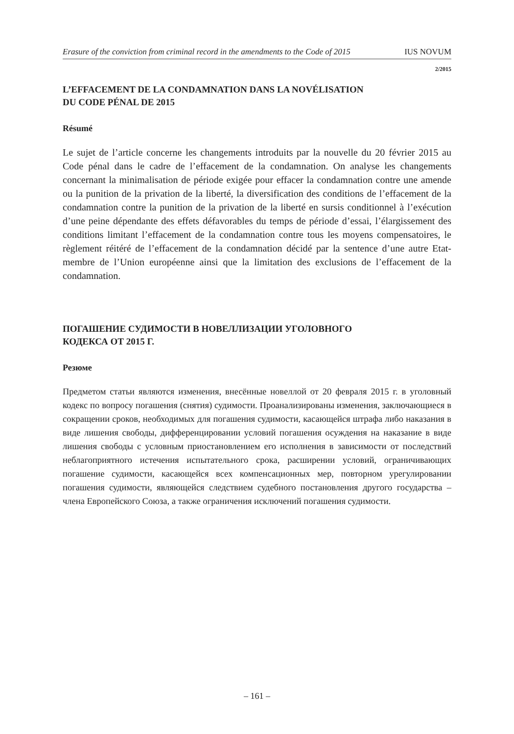Erasure of the conviction from criminal record in the amendments to the Code of 2015 IUS NOVUM
2/2015
L’EFFACEMENT DE LA CONDAMNATION DANS LA NOVÉLISATION
DU CODE PÉNAL DE 2015
Résumé
Le sujet de l’article concerne les changements introduits par la nouvelle du 20 février 2015 au Code pénal dans le cadre de l’effacement de la condamnation. On analyse les changements concernant la minimalisation de période exigée pour effacer la condamnation contre une amende ou la punition de la privation de la liberté, la diversification des conditions de l’effacement de la condamnation contre la punition de la privation de la liberté en sursis conditionnel à l’exécution d’une peine dépendante des effets défavorables du temps de période d’essai, l’élargissement des conditions limitant l’effacement de la condamnation contre tous les moyens compensatoires, le règlement réitéré de l’effacement de la condamnation décidé par la sentence d’une autre Etat-membre de l’Union européenne ainsi que la limitation des exclusions de l’effacement de la condamnation.
ПОГАШЕНИЕ СУДИМОСТИ В НОВЕЛЛИЗАЦИИ УГОЛОВНОГО
КОДЕКСА ОТ 2015 Г.
Резюме
Предметом статьи являются изменения, внесённые новеллой от 20 февраля 2015 г. в уголовный кодекс по вопросу погашения (снятия) судимости. Проанализированы изменения, заключающиеся в сокращении сроков, необходимых для погашения судимости, касающейся штрафа либо наказания в виде лишения свободы, дифференцировании условий погашения осуждения на наказание в виде лишения свободы с условным приостановлением его исполнения в зависимости от последствий неблагоприятного истечения испытательного срока, расширении условий, ограничивающих погашение судимости, касающейся всех компенсационных мер, повторном урегулировании погашения судимости, являющейся следствием судебного постановления другого государства – члена Европейского Союза, а также ограничения исключений погашения судимости.
– 161 –